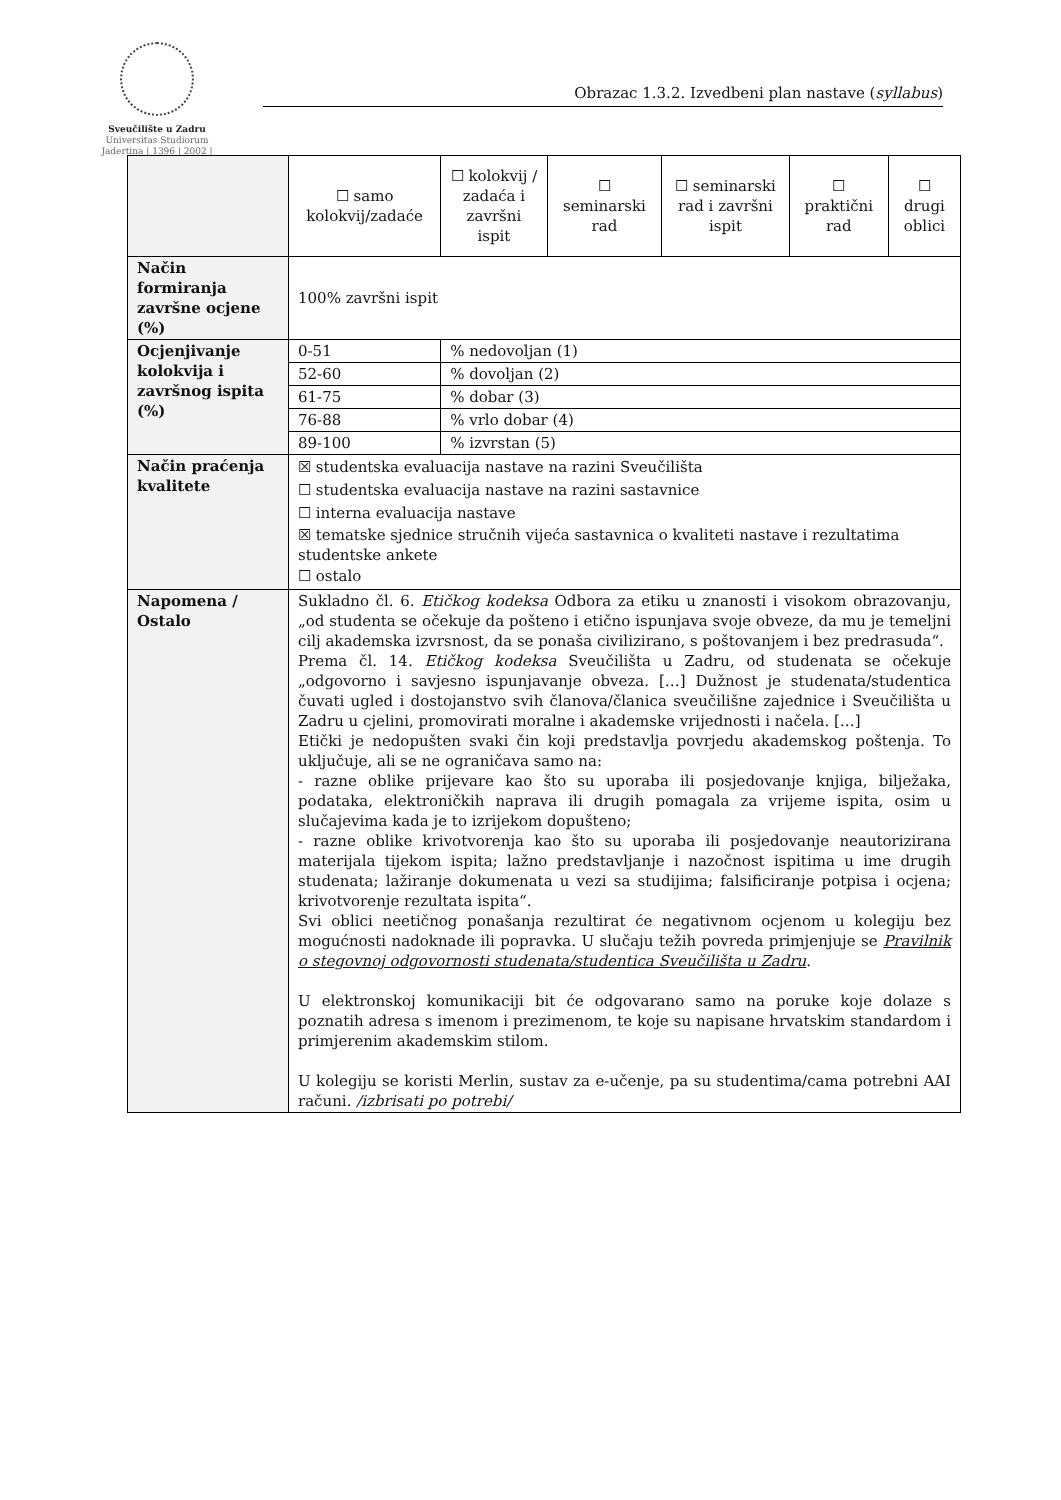Sveučilište u Zadru
Universitas Studiorum
Jadertina | 1396 | 2002 |
Obrazac 1.3.2. Izvedbeni plan nastave (syllabus)
| | ☐ samo kolokvij/zadaće | ☐ kolokvij / zadaća i završni ispit | ☐ seminarski rad | ☐ seminarski rad i završni ispit | ☐ praktični rad | ☐ drugi oblici |
| Način formiranja završne ocjene (%) | 100% završni ispit | | | | | |
| Ocjenjivanje kolokvija i završnog ispita (%) | 0-51 | % nedovoljan (1) | | | | |
| | 52-60 | % dovoljan (2) | | | | |
| | 61-75 | % dobar (3) | | | | |
| | 76-88 | % vrlo dobar (4) | | | | |
| | 89-100 | % izvrstan (5) | | | | |
| Način praćenja kvalitete | ☒ studentska evaluacija nastave na razini Sveučilišta ☐ studentska evaluacija nastave na razini sastavnice ☐ interna evaluacija nastave ☒ tematske sjednice stručnih vijeća sastavnica o kvaliteti nastave i rezultatima studentske ankete ☐ ostalo | | | | | |
| Napomena / Ostalo | Sukladno čl. 6. Etičkog kodeksa Odbora za etiku u znanosti i visokom obrazovanju, „od studenta se očekuje da pošteno i etično ispunjava svoje obveze, da mu je temeljni cilj akademska izvrsnost, da se ponaša civilizirano, s poštovanjem i bez predrasuda“. Prema čl. 14. Etičkog kodeksa Sveučilišta u Zadru, od studenata se očekuje „odgovorno i savjesno ispunjavanje obveza. […] Dužnost je studenata/studentica čuvati ugled i dostojanstvo svih članova/članica sveučilišne zajednice i Sveučilišta u Zadru u cjelini, promovirati moralne i akademske vrijednosti i načela. […] Etički je nedopušten svaki čin koji predstavlja povrjedu akademskog poštenja. To uključuje, ali se ne ograničava samo na: - razne oblike prijevare kao što su uporaba ili posjedovanje knjiga, bilježaka, podataka, elektroničkih naprava ili drugih pomagala za vrijeme ispita, osim u slučajevima kada je to izrijekom dopušteno; - razne oblike krivotvorenja kao što su uporaba ili posjedovanje neautorizirana materijala tijekom ispita; lažno predstavljanje i nazočnost ispitima u ime drugih studenata; lažiranje dokumenata u vezi sa studijima; falsificiranje potpisa i ocjena; krivotvorenje rezultata ispita“. Svi oblici neetičnog ponašanja rezultirat će negativnom ocjenom u kolegiju bez mogućnosti nadoknade ili popravka. U slučaju težih povreda primjenjuje se Pravilnik o stegovnoj odgovornosti studenata/studentica Sveučilišta u Zadru . U elektronskoj komunikaciji bit će odgovarano samo na poruke koje dolaze s poznatih adresa s imenom i prezimenom, te koje su napisane hrvatskim standardom i primjerenim akademskim stilom. U kolegiju se koristi Merlin, sustav za e-učenje, pa su studentima/cama potrebni AAI računi. /izbrisati po potrebi/ | | | | | |